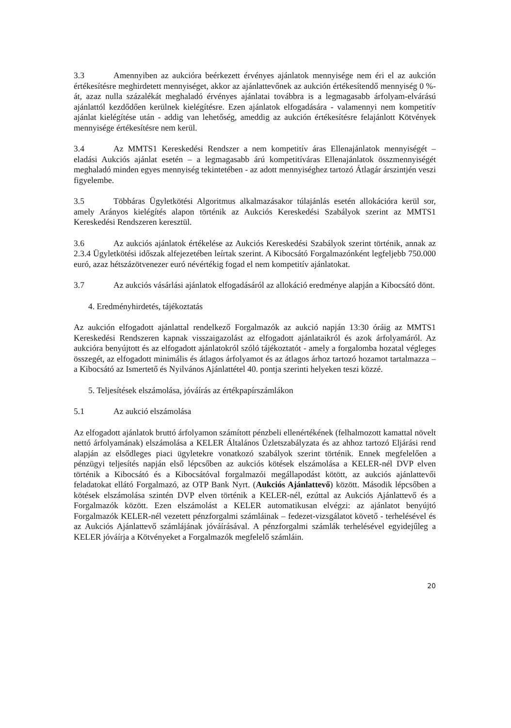3.3 Amennyiben az aukcióra beérkezett érvényes ajánlatok mennyisége nem éri el az aukción értékesítésre meghirdetett mennyiséget, akkor az ajánlattevőnek az aukción értékesítendő mennyiség 0 %-át, azaz nulla százalékát meghaladó érvényes ajánlatai továbbra is a legmagasabb árfolyam-elvárású ajánlattól kezdődően kerülnek kielégítésre. Ezen ajánlatok elfogadására - valamennyi nem kompetitív ajánlat kielégítése után - addig van lehetőség, ameddig az aukción értékesítésre felajánlott Kötvények mennyisége értékesítésre nem kerül.
3.4 Az MMTS1 Kereskedési Rendszer a nem kompetitív áras Ellenajánlatok mennyiségét – eladási Aukciós ajánlat esetén – a legmagasabb árú kompetitíváras Ellenajánlatok összmennyiségét meghaladó minden egyes mennyiség tekintetében - az adott mennyiséghez tartozó Átlagár árszintjén veszi figyelembe.
3.5 Többáras Ügyletkötési Algoritmus alkalmazásakor túlajánlás esetén allokációra kerül sor, amely Arányos kielégítés alapon történik az Aukciós Kereskedési Szabályok szerint az MMTS1 Kereskedési Rendszeren keresztül.
3.6 Az aukciós ajánlatok értékelése az Aukciós Kereskedési Szabályok szerint történik, annak az 2.3.4 Ügyletkötési időszak alfejezetében leírtak szerint. A Kibocsátó Forgalmazónként legfeljebb 750.000 euró, azaz hétszázötvenezer euró névértékig fogad el nem kompetitív ajánlatokat.
3.7 Az aukciós vásárlási ajánlatok elfogadásáról az allokáció eredménye alapján a Kibocsátó dönt.
4. Eredményhirdetés, tájékoztatás
Az aukción elfogadott ajánlattal rendelkező Forgalmazók az aukció napján 13:30 óráig az MMTS1 Kereskedési Rendszeren kapnak visszaigazolást az elfogadott ajánlataikról és azok árfolyamáról. Az aukcióra benyújtott és az elfogadott ajánlatokról szóló tájékoztatót - amely a forgalomba hozatal végleges összegét, az elfogadott minimális és átlagos árfolyamot és az átlagos árhoz tartozó hozamot tartalmazza – a Kibocsátó az Ismertető és Nyilvános Ajánlattétel 40. pontja szerinti helyeken teszi közzé.
5. Teljesítések elszámolása, jóváírás az értékpapírszámlákon
5.1 Az aukció elszámolása
Az elfogadott ajánlatok bruttó árfolyamon számított pénzbeli ellenértékének (felhalmozott kamattal növelt nettó árfolyamának) elszámolása a KELER Általános Üzletszabályzata és az ahhoz tartozó Eljárási rend alapján az elsődleges piaci ügyletekre vonatkozó szabályok szerint történik. Ennek megfelelően a pénzügyi teljesítés napján első lépcsőben az aukciós kötések elszámolása a KELER-nél DVP elven történik a Kibocsátó és a Kibocsátóval forgalmazói megállapodást kötött, az aukciós ajánlattevői feladatokat ellátó Forgalmazó, az OTP Bank Nyrt. (Aukciós Ajánlattevő) között. Második lépcsőben a kötések elszámolása szintén DVP elven történik a KELER-nél, ezúttal az Aukciós Ajánlattevő és a Forgalmazók között. Ezen elszámolást a KELER automatikusan elvégzi: az ajánlatot benyújtó Forgalmazók KELER-nél vezetett pénzforgalmi számláinak – fedezet-vizsgálatot követő - terhelésével és az Aukciós Ajánlattevő számlájának jóváírásával. A pénzforgalmi számlák terhelésével egyidejűleg a KELER jóváírja a Kötvényeket a Forgalmazók megfelelő számláin.
20